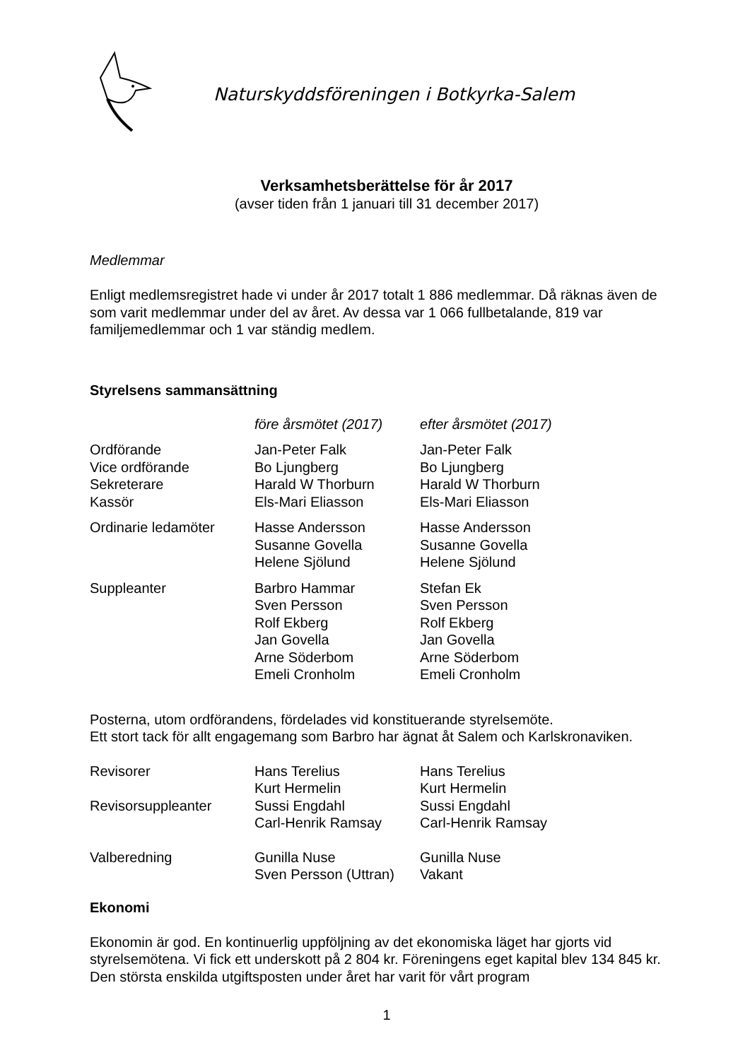Naturskyddsföreningen i Botkyrka-Salem
Verksamhetsberättelse för år 2017
(avser tiden från 1 januari till 31 december 2017)
Medlemmar
Enligt medlemsregistret hade vi under år 2017 totalt 1 886 medlemmar. Då räknas även de som varit medlemmar under del av året. Av dessa var 1 066 fullbetalande, 819 var familjemedlemmar och 1 var ständig medlem.
Styrelsens sammansättning
| | före årsmötet (2017) | efter årsmötet (2017) |
| Ordförande | Jan-Peter Falk | Jan-Peter Falk |
| Vice ordförande | Bo Ljungberg | Bo Ljungberg |
| Sekreterare | Harald W Thorburn | Harald W Thorburn |
| Kassör | Els-Mari Eliasson | Els-Mari Eliasson |
| Ordinarie ledamöter | Hasse Andersson | Hasse Andersson |
| | Susanne Govella | Susanne Govella |
| | Helene Sjölund | Helene Sjölund |
| Suppleanter | Barbro Hammar | Stefan Ek |
| | Sven Persson | Sven Persson |
| | Rolf Ekberg | Rolf Ekberg |
| | Jan Govella | Jan Govella |
| | Arne Söderbom | Arne Söderbom |
| | Emeli Cronholm | Emeli Cronholm |
Posterna, utom ordförandens, fördelades vid konstituerande styrelsemöte.
Ett stort tack för allt engagemang som Barbro har ägnat åt Salem och Karlskronaviken.
| Revisorer | Hans Terelius | Hans Terelius |
| | Kurt Hermelin | Kurt Hermelin |
| Revisorsuppleanter | Sussi Engdahl | Sussi Engdahl |
| | Carl-Henrik Ramsay | Carl-Henrik Ramsay |
| Valberedning | Gunilla Nuse | Gunilla Nuse |
| | Sven Persson (Uttran) | Vakant |
Ekonomi
Ekonomin är god. En kontinuerlig uppföljning av det ekonomiska läget har gjorts vid styrelsemötena. Vi fick ett underskott på 2 804 kr. Föreningens eget kapital blev 134 845 kr. Den största enskilda utgiftsposten under året har varit för vårt program
1